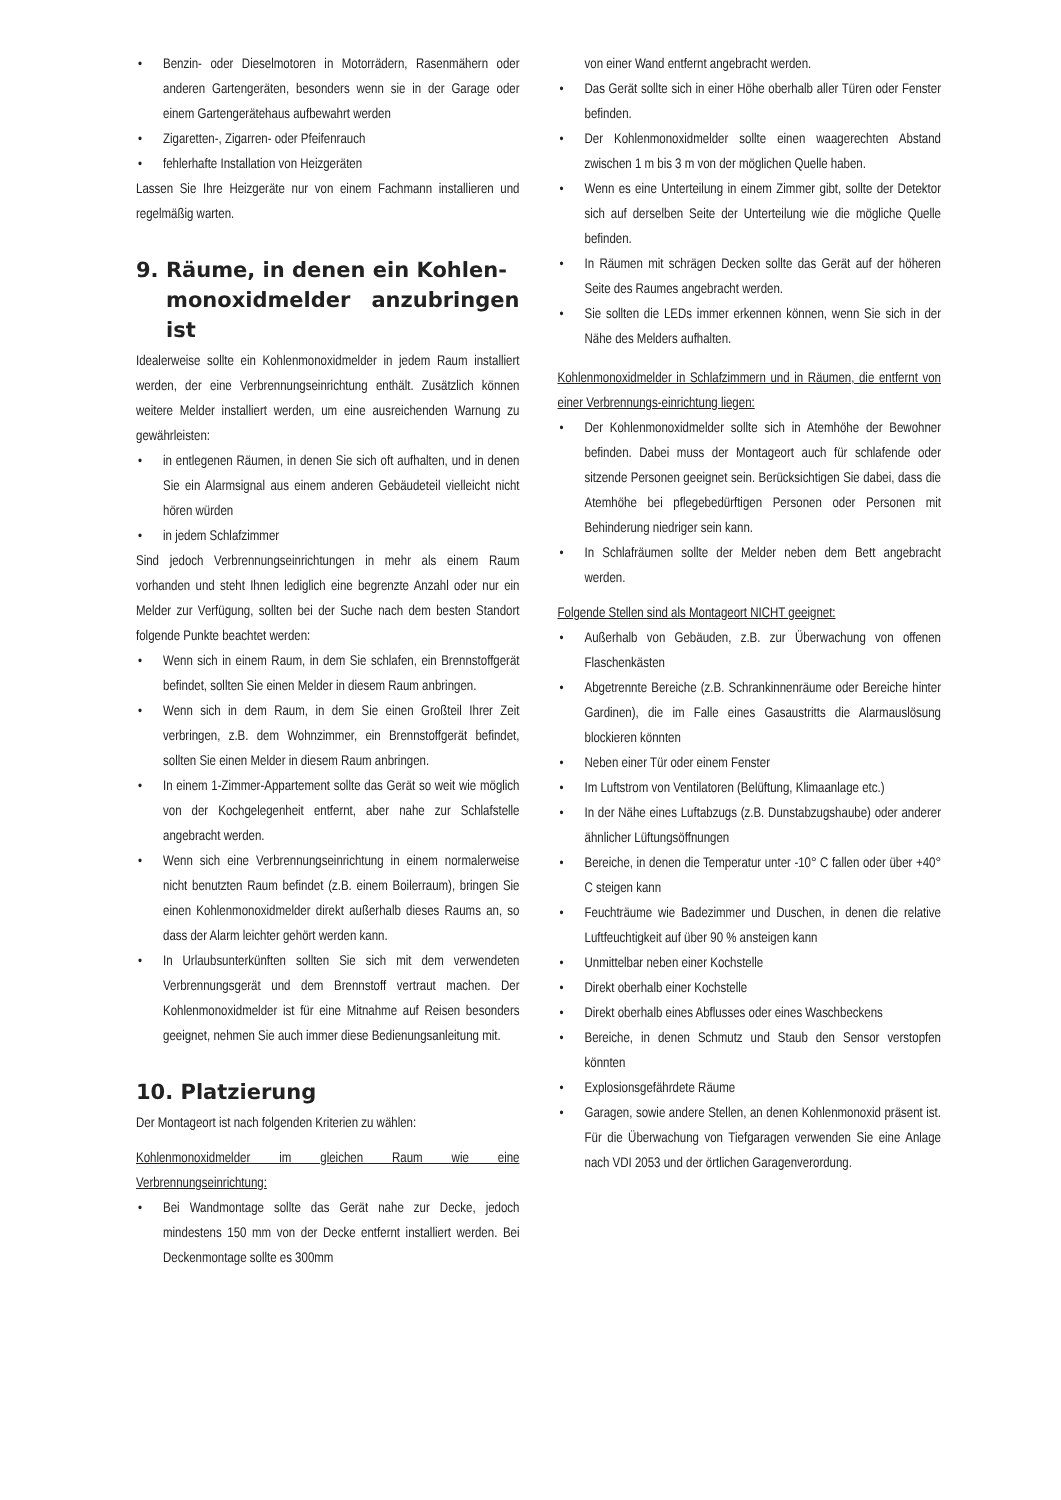• Benzin- oder Dieselmotoren in Motorrädern, Rasenmähern oder anderen Gartengeräten, besonders wenn sie in der Garage oder einem Gartengerätehaus aufbewahrt werden
• Zigaretten-, Zigarren- oder Pfeifenrauch
• fehlerhafte Installation von Heizgeräten
Lassen Sie Ihre Heizgeräte nur von einem Fachmann installieren und regelmäßig warten.
9. Räume, in denen ein Kohlen-
monoxidmelder anzubringen ist
Idealerweise sollte ein Kohlenmonoxidmelder in jedem Raum installiert werden, der eine Verbrennungseinrichtung enthält. Zusätzlich können weitere Melder installiert werden, um eine ausreichenden Warnung zu gewährleisten:
• in entlegenen Räumen, in denen Sie sich oft aufhalten, und in denen Sie ein Alarmsignal aus einem anderen Gebäudeteil vielleicht nicht hören würden
• in jedem Schlafzimmer
Sind jedoch Verbrennungseinrichtungen in mehr als einem Raum vorhanden und steht Ihnen lediglich eine begrenzte Anzahl oder nur ein Melder zur Verfügung, sollten bei der Suche nach dem besten Standort folgende Punkte beachtet werden:
• Wenn sich in einem Raum, in dem Sie schlafen, ein Brennstoffgerät befindet, sollten Sie einen Melder in diesem Raum anbringen.
• Wenn sich in dem Raum, in dem Sie einen Großteil Ihrer Zeit verbringen, z.B. dem Wohnzimmer, ein Brennstoffgerät befindet, sollten Sie einen Melder in diesem Raum anbringen.
• In einem 1-Zimmer-Appartement sollte das Gerät so weit wie möglich von der Kochgelegenheit entfernt, aber nahe zur Schlafstelle angebracht werden.
• Wenn sich eine Verbrennungseinrichtung in einem normalerweise nicht benutzten Raum befindet (z.B. einem Boilerraum), bringen Sie einen Kohlenmonoxidmelder direkt außerhalb dieses Raums an, so dass der Alarm leichter gehört werden kann.
• In Urlaubsunterkünften sollten Sie sich mit dem verwendeten Verbrennungsgerät und dem Brennstoff vertraut machen. Der Kohlenmonoxidmelder ist für eine Mitnahme auf Reisen besonders geeignet, nehmen Sie auch immer diese Bedienungsanleitung mit.
10. Platzierung
Der Montageort ist nach folgenden Kriterien zu wählen:
Kohlenmonoxidmelder im gleichen Raum wie eine Verbrennungseinrichtung:
• Bei Wandmontage sollte das Gerät nahe zur Decke, jedoch mindestens 150 mm von der Decke entfernt installiert werden. Bei Deckenmontage sollte es 300mm
von einer Wand entfernt angebracht werden.
• Das Gerät sollte sich in einer Höhe oberhalb aller Türen oder Fenster befinden.
• Der Kohlenmonoxidmelder sollte einen waagerechten Abstand zwischen 1 m bis 3 m von der möglichen Quelle haben.
• Wenn es eine Unterteilung in einem Zimmer gibt, sollte der Detektor sich auf derselben Seite der Unterteilung wie die mögliche Quelle befinden.
• In Räumen mit schrägen Decken sollte das Gerät auf der höheren Seite des Raumes angebracht werden.
• Sie sollten die LEDs immer erkennen können, wenn Sie sich in der Nähe des Melders aufhalten.
Kohlenmonoxidmelder in Schlafzimmern und in Räumen, die entfernt von einer Verbrennungs-einrichtung liegen:
• Der Kohlenmonoxidmelder sollte sich in Atemhöhe der Bewohner befinden. Dabei muss der Montageort auch für schlafende oder sitzende Personen geeignet sein. Berücksichtigen Sie dabei, dass die Atemhöhe bei pflegebedürftigen Personen oder Personen mit Behinderung niedriger sein kann.
• In Schlafräumen sollte der Melder neben dem Bett angebracht werden.
Folgende Stellen sind als Montageort NICHT geeignet:
• Außerhalb von Gebäuden, z.B. zur Überwachung von offenen Flaschenkästen
• Abgetrennte Bereiche (z.B. Schrankinnenräume oder Bereiche hinter Gardinen), die im Falle eines Gasaustritts die Alarmauslösung blockieren könnten
• Neben einer Tür oder einem Fenster
• Im Luftstrom von Ventilatoren (Belüftung, Klimaanlage etc.)
• In der Nähe eines Luftabzugs (z.B. Dunstabzugshaube) oder anderer ähnlicher Lüftungsöffnungen
• Bereiche, in denen die Temperatur unter -10° C fallen oder über +40° C steigen kann
• Feuchträume wie Badezimmer und Duschen, in denen die relative Luftfeuchtigkeit auf über 90 % ansteigen kann
• Unmittelbar neben einer Kochstelle
• Direkt oberhalb einer Kochstelle
• Direkt oberhalb eines Abflusses oder eines Waschbeckens
• Bereiche, in denen Schmutz und Staub den Sensor verstopfen könnten
• Explosionsgefährdete Räume
• Garagen, sowie andere Stellen, an denen Kohlenmonoxid präsent ist. Für die Überwachung von Tiefgaragen verwenden Sie eine Anlage nach VDI 2053 und der örtlichen Garagenverordung.